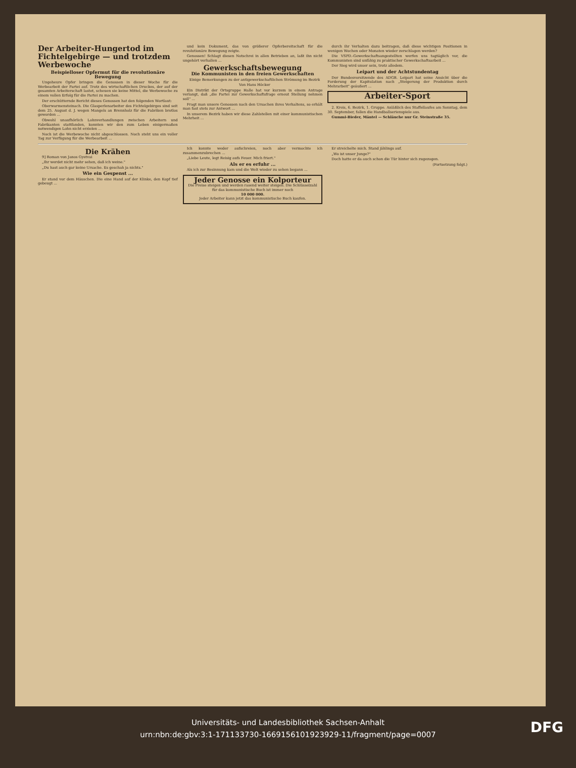Der Arbeiter-Hungertod im Fichtelgebirge — und trotzdem Werbewoche
Beispielloser Opfermut für die revolutionäre Bewegung
Ungeheure Opfer bringen die Genossen in dieser Woche für die Werbearbeit der Partei auf. Trotz des wirtschaftlichen Druckes, der auf der gesamten Arbeiterschaft lastet, scheuen sie keine Mittel, die Werbewoche zu einem vollen Erfolg für die Partei zu machen.
Der erschütternde Bericht dieses Genossen hat den folgenden Wortlaut:
Oberwarmensteinach. Die Glasperlenarbeiter des Fichtelgebirges sind seit dem 25. August d. J. wegen Mangels an Brennholz für die Fabriken brotlos geworden ...
Obwohl unaufhörlich Lohnverhandlungen zwischen Arbeitern und Fabrikanten stattfanden, konnten wir den zum Leben einigermaßen notwendigen Lohn nicht erzielen ...
Noch ist die Werbewoche nicht abgeschlossen. Noch steht uns ein voller Tag zur Verfügung für die Werbearbeit ...
und kein Dokument, das von größerer Opferbereitschaft für die revolutionäre Bewegung zeigte.
Genossen! Schlagt diesen Notschrei in allen Betrieben an, laßt ihn nicht ungehört verhallen ...
Gewerkschaftsbewegung
Die Kommunisten in den freien Gewerkschaften
Einige Bemerkungen zu der antigewerkschaftlichen Strömung im Bezirk
Von Hans Höcker
Ein Distrikt der Ortsgruppe Halle hat vor kurzem in einem Antrage verlangt, daß „die Partei zur Gewerkschaftsfrage erneut Stellung nehmen soll" ...
Fragt man unsere Genossen nach den Ursachen ihres Verhaltens, so erhält man fast stets zur Antwort ...
In unserem Bezirk haben wir diese Zahlstellen mit einer kommunistischen Mehrheit ...
durch ihr Verhalten dazu beitragen, daß diese wichtigen Positionen in wenigen Wochen oder Monaten wieder zerschlagen werden?
Die VSPD.-Gewerkschaftsangestellten werfen uns tagtäglich vor, die Kommunisten sind unfähig zu praktischer Gewerkschaftsarbeit ...
Der Sieg wird unser sein, trotz alledem.
Leipart und der Achtstundentag
Der Bundesvorsitzende des ADGB. Leipart hat seine Ansicht über die Forderung der Kapitulation nach „Steigerung der Produktion durch Mehrarbeit" geäußert ...
Arbeiter-Sport
2. Kreis, 6. Bezirk, 1. Gruppe. Anläßlich des Staffellaufes am Sonntag, dem 30. September, fallen die Handballserienspiele aus.
Gummi-Bieder, Mäntel — Schläuche nur Gr. Steinstraße 35.
Die Krähen
9] Roman von Janos Gyetvai
„Ihr werdet nicht mehr sehen, daß ich weine."
„Du hast auch gar keine Ursache. Es geschah ja nichts."
Wie ein Gespenst ...
Er stand vor dem Häuschen. Die eine Hand auf der Klinke, den Kopf tief gebeugt ...
Ich konnte weder aufschreien, noch aber vermochte ich zusammenzubrechen ...
„Liebe Leute, legt Reisig aufs Feuer. Mich friert."
Als er es erfuhr ...
Als ich zur Besinnung kam und die Welt wieder zu sehen begann ...
Jeder Genosse ein Kolporteur
Die Preise steigen und werden rasend weiter steigen. Die Schlüsselzahl für das kommunistische Buch ist immer noch
10 000 000.
Jeder Arbeiter kann jetzt das kommunistische Buch kaufen.
Er streichelte mich. Stand jählings auf.
„Wo ist unser Junge?"
Doch hatte er da auch schon die Tür hinter sich zugezogen.
(Fortsetzung folgt.)
Universitäts- und Landesbibliothek Sachsen-Anhalt
urn:nbn:de:gbv:3:1-171133730-1669156101923929-11/fragment/page=0007
DFG